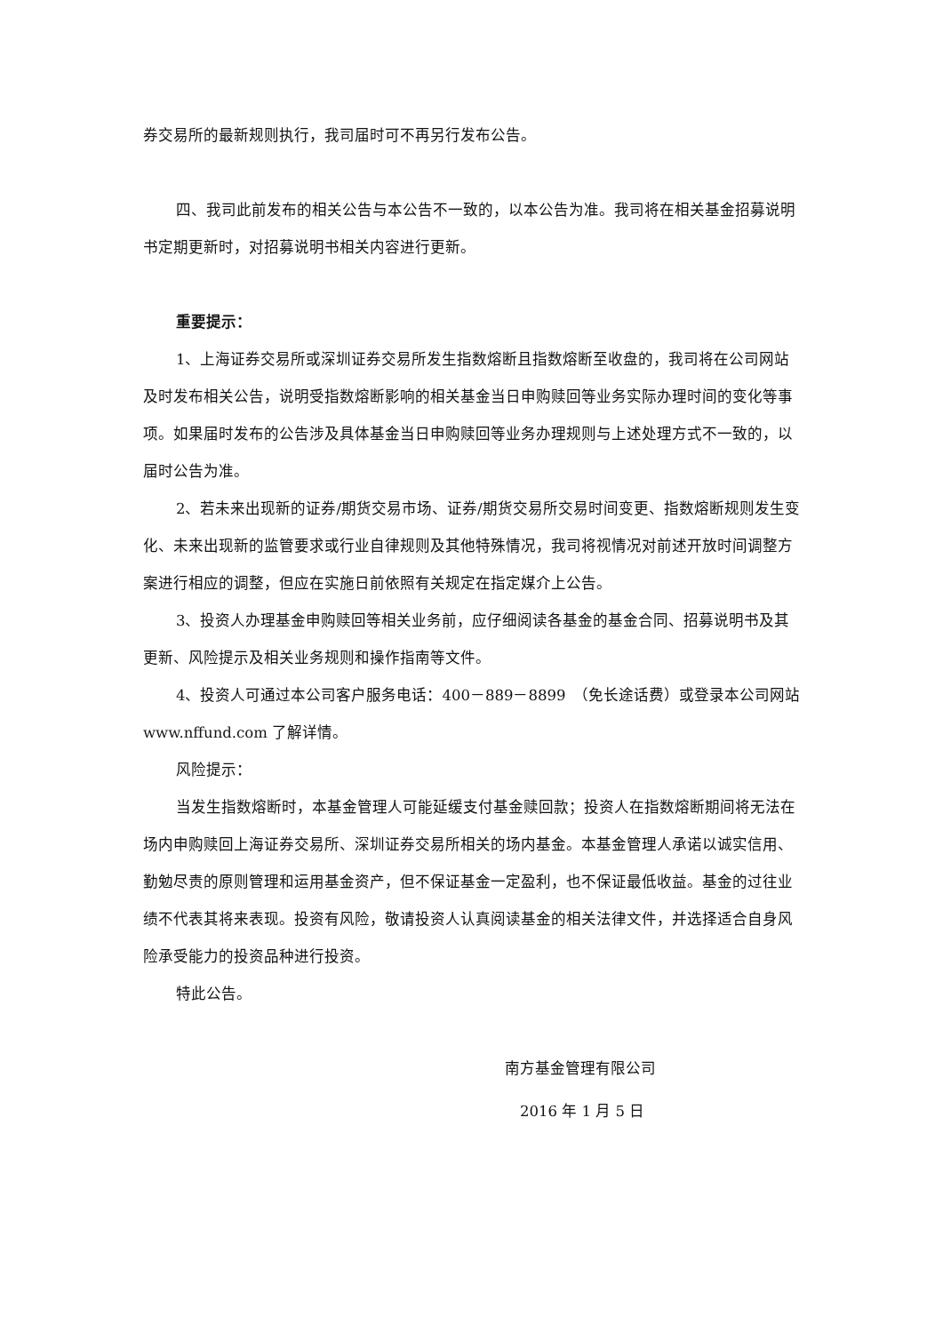券交易所的最新规则执行，我司届时可不再另行发布公告。
四、我司此前发布的相关公告与本公告不一致的，以本公告为准。我司将在相关基金招募说明书定期更新时，对招募说明书相关内容进行更新。
重要提示：
1、上海证券交易所或深圳证券交易所发生指数熔断且指数熔断至收盘的，我司将在公司网站及时发布相关公告，说明受指数熔断影响的相关基金当日申购赎回等业务实际办理时间的变化等事项。如果届时发布的公告涉及具体基金当日申购赎回等业务办理规则与上述处理方式不一致的，以届时公告为准。
2、若未来出现新的证券/期货交易市场、证券/期货交易所交易时间变更、指数熔断规则发生变化、未来出现新的监管要求或行业自律规则及其他特殊情况，我司将视情况对前述开放时间调整方案进行相应的调整，但应在实施日前依照有关规定在指定媒介上公告。
3、投资人办理基金申购赎回等相关业务前，应仔细阅读各基金的基金合同、招募说明书及其更新、风险提示及相关业务规则和操作指南等文件。
4、投资人可通过本公司客户服务电话：400－889－8899　（免长途话费）或登录本公司网站 www.nffund.com 了解详情。
风险提示：
当发生指数熔断时，本基金管理人可能延缓支付基金赎回款；投资人在指数熔断期间将无法在场内申购赎回上海证券交易所、深圳证券交易所相关的场内基金。本基金管理人承诺以诚实信用、勤勉尽责的原则管理和运用基金资产，但不保证基金一定盈利，也不保证最低收益。基金的过往业绩不代表其将来表现。投资有风险，敬请投资人认真阅读基金的相关法律文件，并选择适合自身风险承受能力的投资品种进行投资。
特此公告。
南方基金管理有限公司
2016 年 1 月 5 日